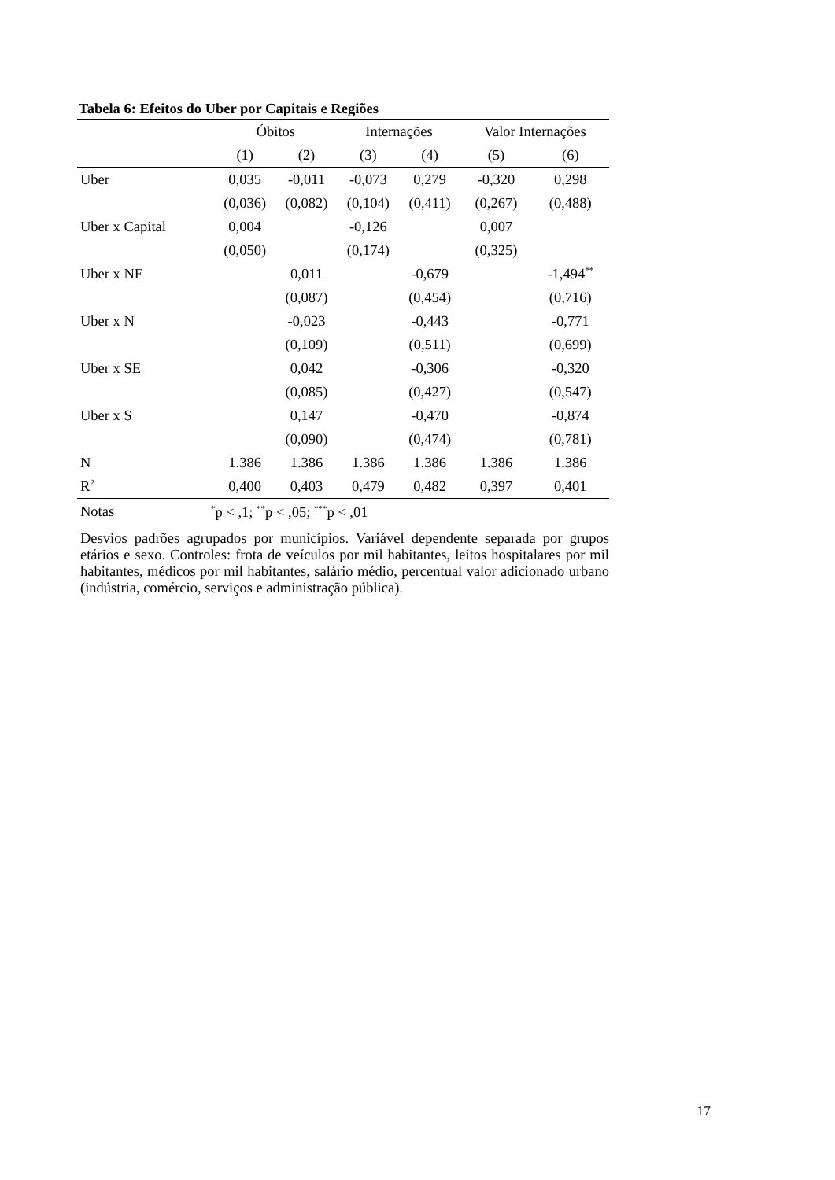Tabela 6: Efeitos do Uber por Capitais e Regiões
| | Óbitos | | Internações | | Valor Internações | |
| --- | --- | --- | --- | --- | --- | --- |
| | (1) | (2) | (3) | (4) | (5) | (6) |
| Uber | 0,035 | -0,011 | -0,073 | 0,279 | -0,320 | 0,298 |
| | (0,036) | (0,082) | (0,104) | (0,411) | (0,267) | (0,488) |
| Uber x Capital | 0,004 | | -0,126 | | 0,007 | |
| | (0,050) | | (0,174) | | (0,325) | |
| Uber x NE | | 0,011 | | -0,679 | | -1,494<sup>**</sup> |
| | | (0,087) | | (0,454) | | (0,716) |
| Uber x N | | -0,023 | | -0,443 | | -0,771 |
| | | (0,109) | | (0,511) | | (0,699) |
| Uber x SE | | 0,042 | | -0,306 | | -0,320 |
| | | (0,085) | | (0,427) | | (0,547) |
| Uber x S | | 0,147 | | -0,470 | | -0,874 |
| | | (0,090) | | (0,474) | | (0,781) |
| N | 1.386 | 1.386 | 1.386 | 1.386 | 1.386 | 1.386 |
| R<sup>2</sup> | 0,400 | 0,403 | 0,479 | 0,482 | 0,397 | 0,401 |
Notas <sup>*</sup>p < ,1; <sup>**</sup>p < ,05; <sup>***</sup>p < ,01
Desvios padrões agrupados por municípios. Variável dependente separada por grupos etários e sexo. Controles: frota de veículos por mil habitantes, leitos hospitalares por mil habitantes, médicos por mil habitantes, salário médio, percentual valor adicionado urbano (indústria, comércio, serviços e administração pública).
17